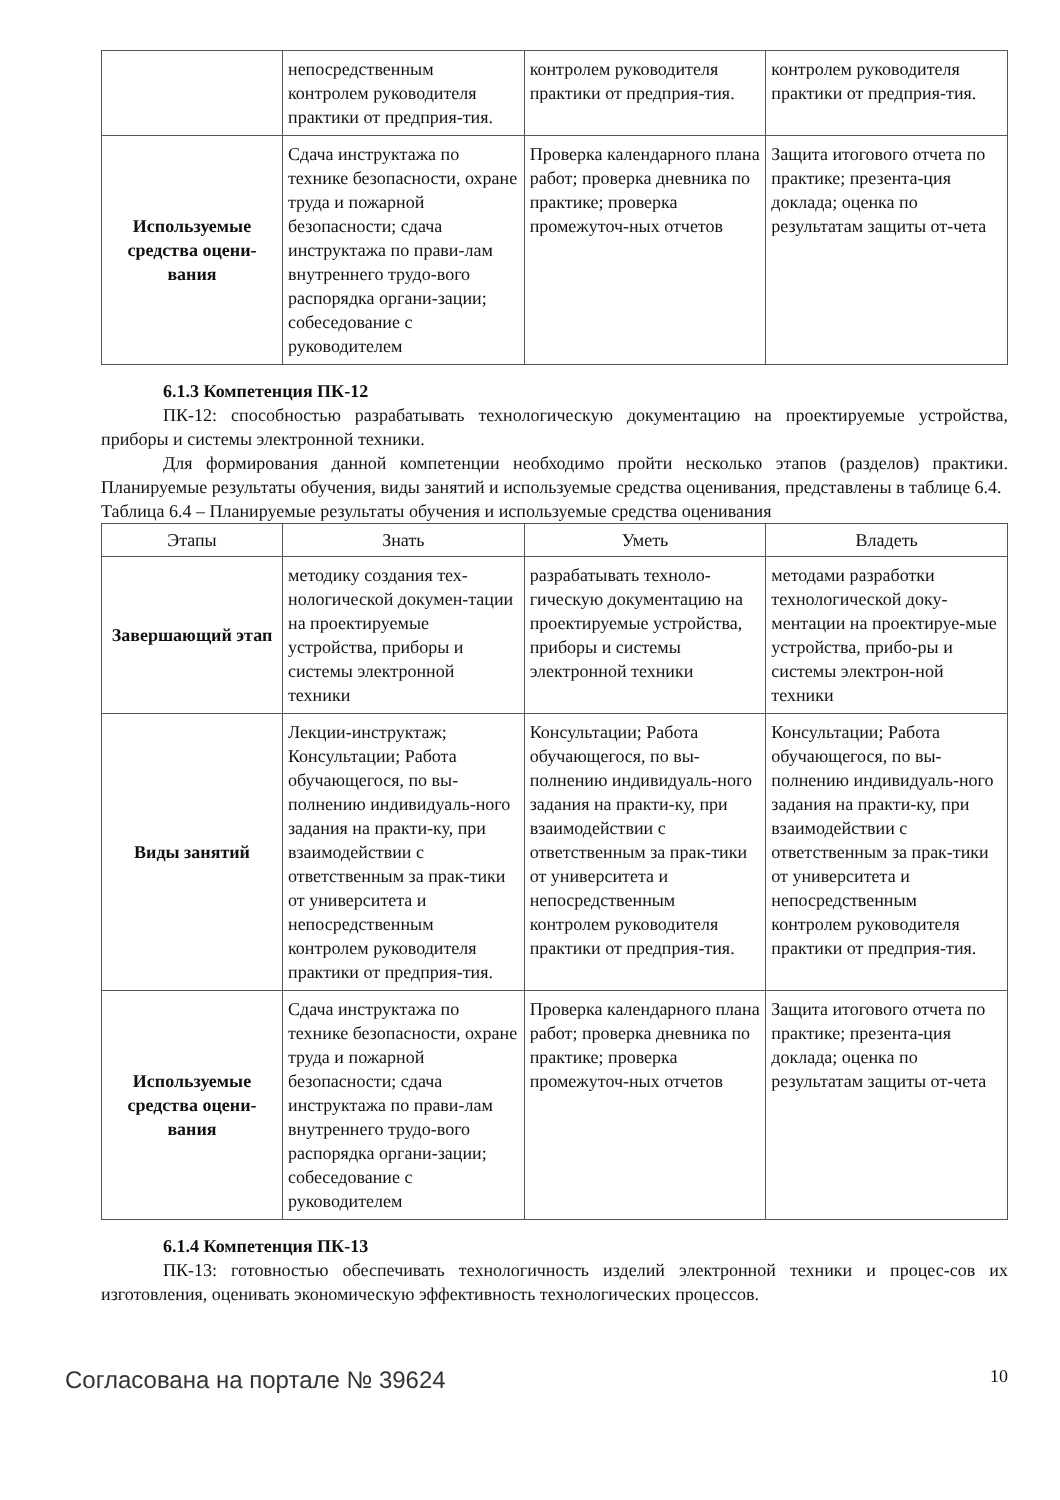| | непосредственным контролем руководителя практики от предприя-тия. | контролем руководителя практики от предприя-тия. | контролем руководителя практики от предприя-тия. |
| Используемые средства оцени-вания | Сдача инструктажа по технике безопасности, охране труда и пожарной безопасности; сдача инструктажа по прави-лам внутреннего трудо-вого распорядка органи-зации; собеседование с руководителем | Проверка календарного плана работ; проверка дневника по практике; проверка промежуточ-ных отчетов | Защита итогового отчета по практике; презента-ция доклада; оценка по результатам защиты от-чета |
6.1.3 Компетенция ПК-12
ПК-12: способностью разрабатывать технологическую документацию на проектируемые устройства, приборы и системы электронной техники.
Для формирования данной компетенции необходимо пройти несколько этапов (разделов) практики. Планируемые результаты обучения, виды занятий и используемые средства оценивания, представлены в таблице 6.4.
Таблица 6.4 – Планируемые результаты обучения и используемые средства оценивания
| Этапы | Знать | Уметь | Владеть |
| --- | --- | --- | --- |
| Завершающий этап | методику создания тех-нологической докумен-тации на проектируемые устройства, приборы и системы электронной техники | разрабатывать техноло-гическую документацию на проектируемые устройства, приборы и системы электронной техники | методами разработки технологической доку-ментации на проектируе-мые устройства, прибо-ры и системы электрон-ной техники |
| Виды занятий | Лекции-инструктаж; Консультации; Работа обучающегося, по вы-полнению индивидуаль-ного задания на практи-ку, при взаимодействии с ответственным за прак-тики от университета и непосредственным контролем руководителя практики от предприя-тия. | Консультации; Работа обучающегося, по вы-полнению индивидуаль-ного задания на практи-ку, при взаимодействии с ответственным за прак-тики от университета и непосредственным контролем руководителя практики от предприя-тия. | Консультации; Работа обучающегося, по вы-полнению индивидуаль-ного задания на практи-ку, при взаимодействии с ответственным за прак-тики от университета и непосредственным контролем руководителя практики от предприя-тия. |
| Используемые средства оцени-вания | Сдача инструктажа по технике безопасности, охране труда и пожарной безопасности; сдача инструктажа по прави-лам внутреннего трудо-вого распорядка органи-зации; собеседование с руководителем | Проверка календарного плана работ; проверка дневника по практике; проверка промежуточ-ных отчетов | Защита итогового отчета по практике; презента-ция доклада; оценка по результатам защиты от-чета |
6.1.4 Компетенция ПК-13
ПК-13: готовностью обеспечивать технологичность изделий электронной техники и процес-сов их изготовления, оценивать экономическую эффективность технологических процессов.
Согласована на портале № 39624 10